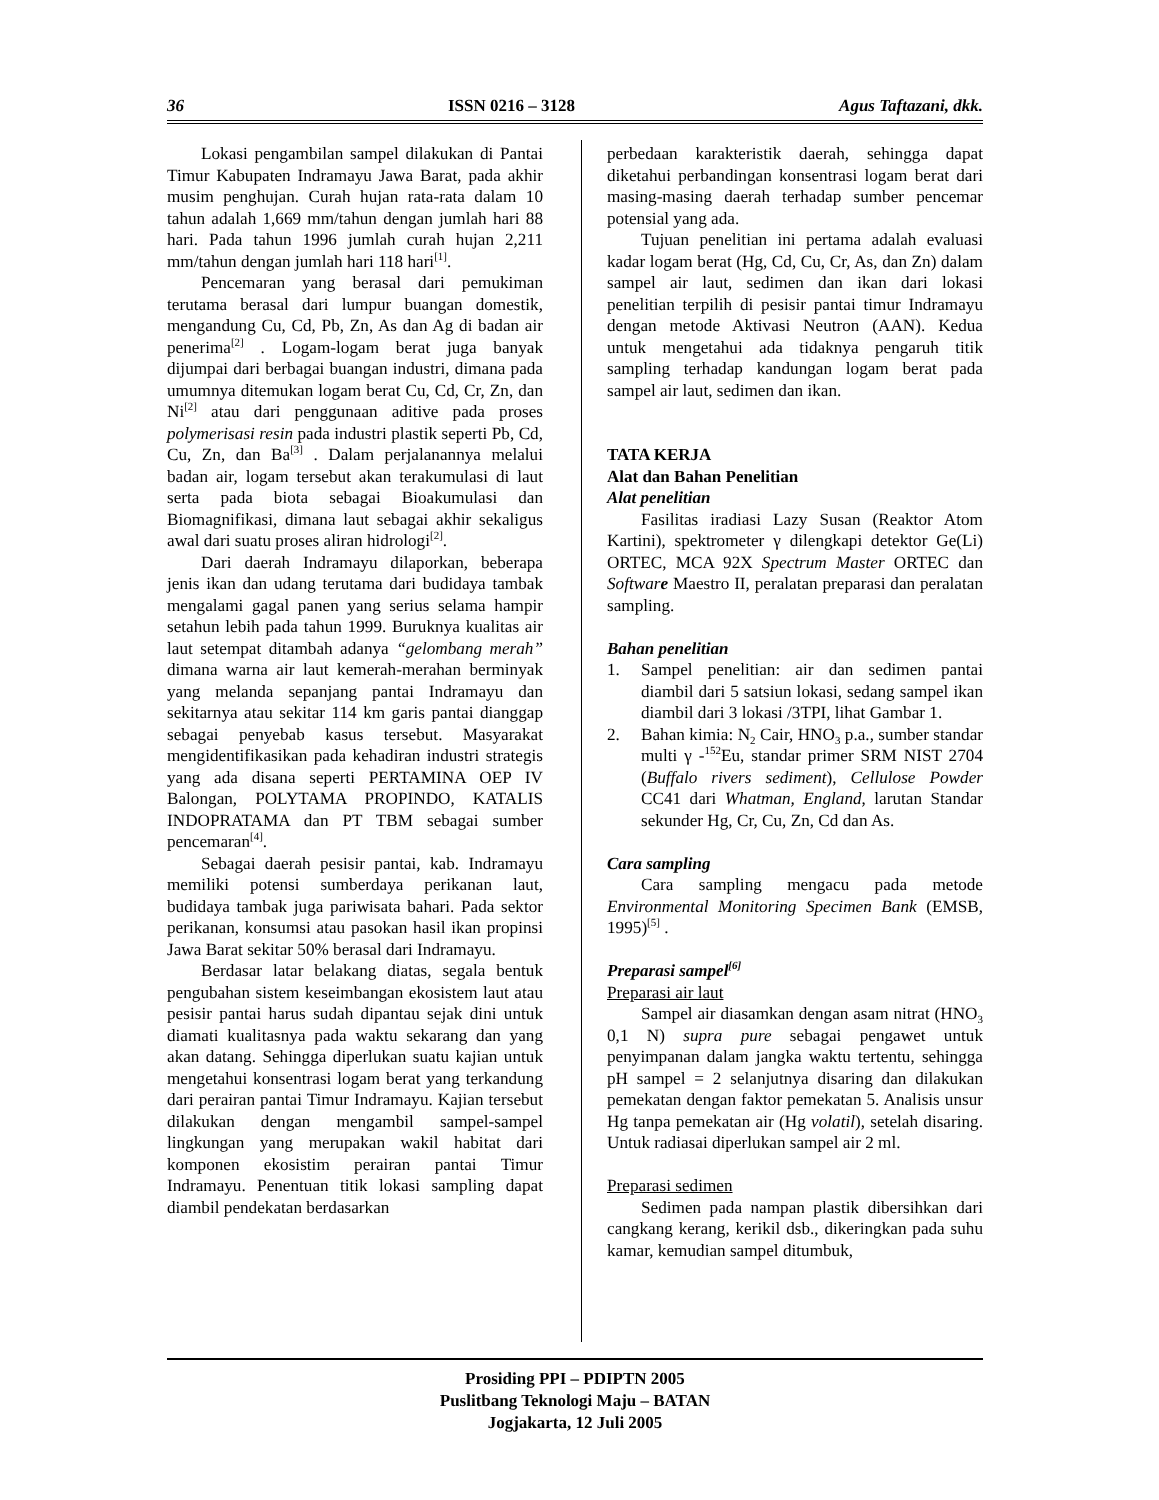36 ISSN 0216 – 3128 Agus Taftazani, dkk.
Lokasi pengambilan sampel dilakukan di Pantai Timur Kabupaten Indramayu Jawa Barat, pada akhir musim penghujan. Curah hujan rata-rata dalam 10 tahun adalah 1,669 mm/tahun dengan jumlah hari 88 hari. Pada tahun 1996 jumlah curah hujan 2,211 mm/tahun dengan jumlah hari 118 hari<sup>[1]</sup>.
Pencemaran yang berasal dari pemukiman terutama berasal dari lumpur buangan domestik, mengandung Cu, Cd, Pb, Zn, As dan Ag di badan air penerima<sup>[2]</sup> . Logam-logam berat juga banyak dijumpai dari berbagai buangan industri, dimana pada umumnya ditemukan logam berat Cu, Cd, Cr, Zn, dan Ni<sup>[2]</sup> atau dari penggunaan aditive pada proses polymerisasi resin pada industri plastik seperti Pb, Cd, Cu, Zn, dan Ba<sup>[3]</sup> . Dalam perjalanannya melalui badan air, logam tersebut akan terakumulasi di laut serta pada biota sebagai Bioakumulasi dan Biomagnifikasi, dimana laut sebagai akhir sekaligus awal dari suatu proses aliran hidrologi<sup>[2]</sup>.
Dari daerah Indramayu dilaporkan, beberapa jenis ikan dan udang terutama dari budidaya tambak mengalami gagal panen yang serius selama hampir setahun lebih pada tahun 1999. Buruknya kualitas air laut setempat ditambah adanya “gelombang merah” dimana warna air laut kemerah-merahan berminyak yang melanda sepanjang pantai Indramayu dan sekitarnya atau sekitar 114 km garis pantai dianggap sebagai penyebab kasus tersebut. Masyarakat mengidentifikasikan pada kehadiran industri strategis yang ada disana seperti PERTAMINA OEP IV Balongan, POLYTAMA PROPINDO, KATALIS INDOPRATAMA dan PT TBM sebagai sumber pencemaran<sup>[4]</sup>.
Sebagai daerah pesisir pantai, kab. Indramayu memiliki potensi sumberdaya perikanan laut, budidaya tambak juga pariwisata bahari. Pada sektor perikanan, konsumsi atau pasokan hasil ikan propinsi Jawa Barat sekitar 50% berasal dari Indramayu.
Berdasar latar belakang diatas, segala bentuk pengubahan sistem keseimbangan ekosistem laut atau pesisir pantai harus sudah dipantau sejak dini untuk diamati kualitasnya pada waktu sekarang dan yang akan datang. Sehingga diperlukan suatu kajian untuk mengetahui konsentrasi logam berat yang terkandung dari perairan pantai Timur Indramayu. Kajian tersebut dilakukan dengan mengambil sampel-sampel lingkungan yang merupakan wakil habitat dari komponen ekosistim perairan pantai Timur Indramayu. Penentuan titik lokasi sampling dapat diambil pendekatan berdasarkan
perbedaan karakteristik daerah, sehingga dapat diketahui perbandingan konsentrasi logam berat dari masing-masing daerah terhadap sumber pencemar potensial yang ada.
Tujuan penelitian ini pertama adalah evaluasi kadar logam berat (Hg, Cd, Cu, Cr, As, dan Zn) dalam sampel air laut, sedimen dan ikan dari lokasi penelitian terpilih di pesisir pantai timur Indramayu dengan metode Aktivasi Neutron (AAN). Kedua untuk mengetahui ada tidaknya pengaruh titik sampling terhadap kandungan logam berat pada sampel air laut, sedimen dan ikan.
TATA KERJA
Alat dan Bahan Penelitian
Alat penelitian
Fasilitas iradiasi Lazy Susan (Reaktor Atom Kartini), spektrometer γ dilengkapi detektor Ge(Li) ORTEC, MCA 92X Spectrum Master ORTEC dan Software Maestro II, peralatan preparasi dan peralatan sampling.
Bahan penelitian
1. Sampel penelitian: air dan sedimen pantai diambil dari 5 satsiun lokasi, sedang sampel ikan diambil dari 3 lokasi /3TPI, lihat Gambar 1.
2. Bahan kimia: N<sub>2</sub> Cair, HNO<sub>3</sub> p.a., sumber standar multi γ -<sup>152</sup>Eu, standar primer SRM NIST 2704 (Buffalo rivers sediment), Cellulose Powder CC41 dari Whatman, England, larutan Standar sekunder Hg, Cr, Cu, Zn, Cd dan As.
Cara sampling
Cara sampling mengacu pada metode Environmental Monitoring Specimen Bank (EMSB, 1995)<sup>[5]</sup> .
Preparasi sampel<sup>[6]</sup>
Preparasi air laut
Sampel air diasamkan dengan asam nitrat (HNO<sub>3</sub> 0,1 N) supra pure sebagai pengawet untuk penyimpanan dalam jangka waktu tertentu, sehingga pH sampel = 2 selanjutnya disaring dan dilakukan pemekatan dengan faktor pemekatan 5. Analisis unsur Hg tanpa pemekatan air (Hg volatil), setelah disaring. Untuk radiasai diperlukan sampel air 2 ml.
Preparasi sedimen
Sedimen pada nampan plastik dibersihkan dari cangkang kerang, kerikil dsb., dikeringkan pada suhu kamar, kemudian sampel ditumbuk,
Prosiding PPI – PDIPTN 2005
Puslitbang Teknologi Maju – BATAN
Jogjakarta, 12 Juli 2005